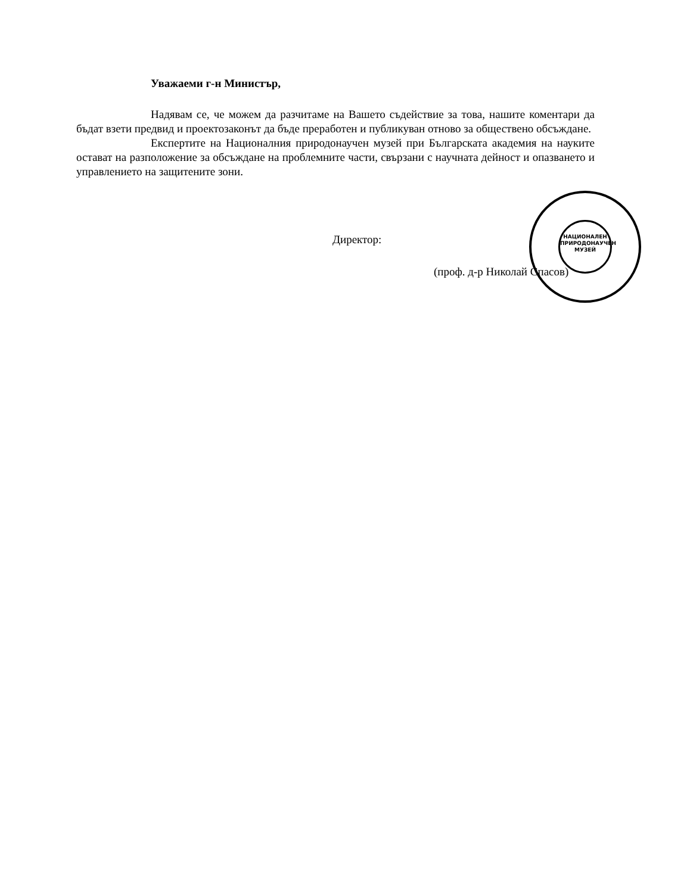Уважаеми г-н Министър,
Надявам се, че можем да разчитаме на Вашето съдействие за това, нашите коментари да бъдат взети предвид и проектозаконът да бъде преработен и публикуван отново за обществено обсъждане.
Експертите на Националния природонаучен музей при Българската академия на науките остават на разположение за обсъждане на проблемните части, свързани с научната дейност и опазването и управлението на защитените зони.
Директор:
(проф. д-р Николай Спасов)
НАЦИОНАЛЕН ПРИРОДОНАУЧЕН МУЗЕЙ